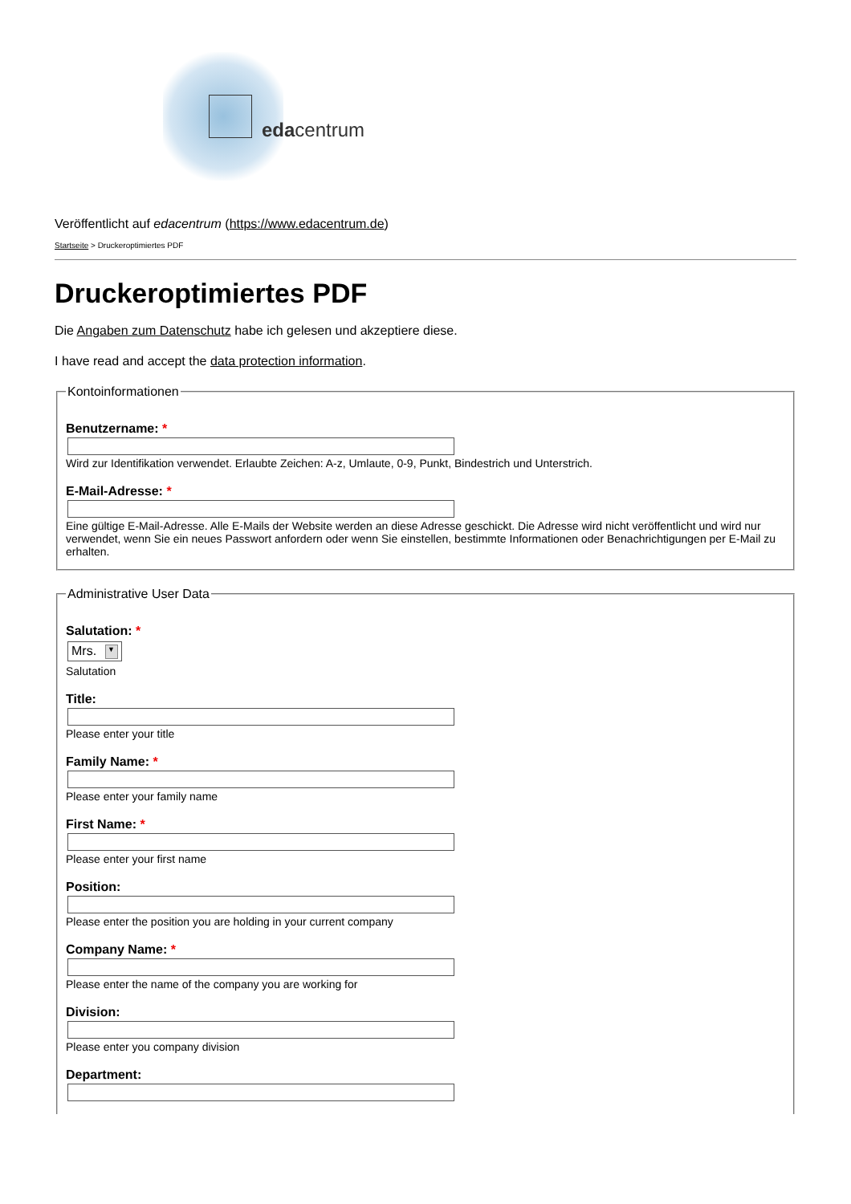edacentrum
Veröffentlicht auf edacentrum (https://www.edacentrum.de)
Startseite > Druckeroptimiertes PDF
Druckeroptimiertes PDF
Die Angaben zum Datenschutz habe ich gelesen und akzeptiere diese.
I have read and accept the data protection information.
Kontoinformationen
Benutzername: *
Wird zur Identifikation verwendet. Erlaubte Zeichen: A-z, Umlaute, 0-9, Punkt, Bindestrich und Unterstrich.
E-Mail-Adresse: *
Eine gültige E-Mail-Adresse. Alle E-Mails der Website werden an diese Adresse geschickt. Die Adresse wird nicht veröffentlicht und wird nur verwendet, wenn Sie ein neues Passwort anfordern oder wenn Sie einstellen, bestimmte Informationen oder Benachrichtigungen per E-Mail zu erhalten.
Administrative User Data
Salutation: *
Mrs. ▼
Salutation
Title:
Please enter your title
Family Name: *
Please enter your family name
First Name: *
Please enter your first name
Position:
Please enter the position you are holding in your current company
Company Name: *
Please enter the name of the company you are working for
Division:
Please enter you company division
Department: